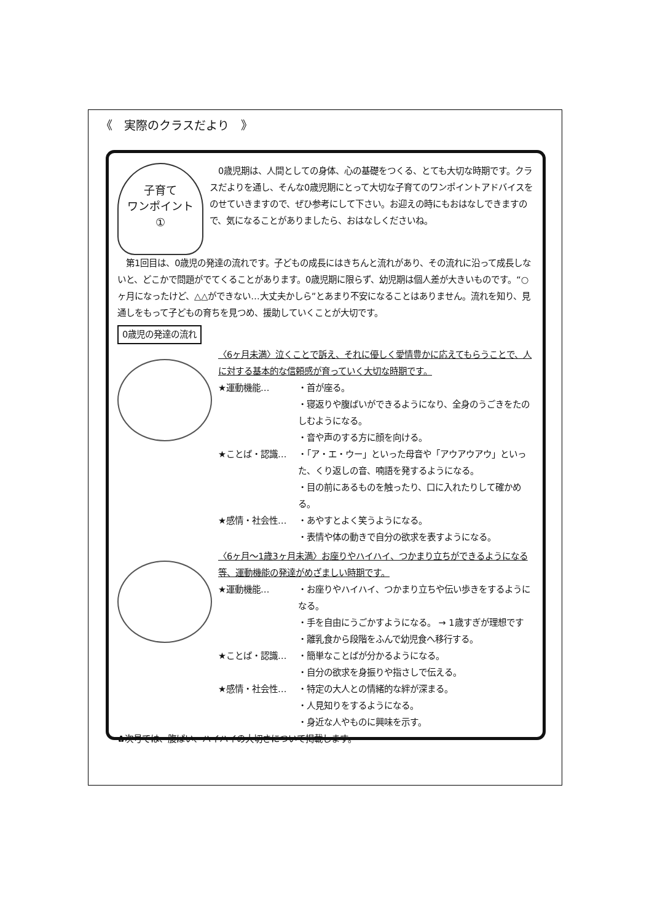《　実際のクラスだより　》
子育て
ワンポイント
①
　0歳児期は、人間としての身体、心の基礎をつくる、とても大切な時期です。クラスだよりを通し、そんな0歳児期にとって大切な子育てのワンポイントアドバイスをのせていきますので、ぜひ参考にして下さい。お迎えの時にもおはなしできますので、気になることがありましたら、おはなしくださいね。
　第1回目は、0歳児の発達の流れです。子どもの成長にはきちんと流れがあり、その流れに沿って成長しないと、どこかで問題がでてくることがあります。0歳児期に限らず、幼児期は個人差が大きいものです。“○ヶ月になったけど、△△ができない…大丈夫かしら”とあまり不安になることはありません。流れを知り、見通しをもって子どもの育ちを見つめ、援助していくことが大切です。
0歳児の発達の流れ
〈6ヶ月未満〉泣くことで訴え、それに優しく愛情豊かに応えてもらうことで、人に対する基本的な信頼感が育っていく大切な時期です。
★運動機能… ・首が座る。
・寝返りや腹ばいができるようになり、全身のうごきをたのしむようになる。
・音や声のする方に顔を向ける。
★ことば・認識… ・「ア・エ・ウー」といった母音や「アウアウアウ」といった、くり返しの音、喃語を発するようになる。
・目の前にあるものを触ったり、口に入れたりして確かめる。
★感情・社会性… ・あやすとよく笑うようになる。
・表情や体の動きで自分の欲求を表すようになる。
〈6ヶ月～1歳3ヶ月未満〉お座りやハイハイ、つかまり立ちができるようになる等、運動機能の発達がめざましい時期です。
★運動機能… ・お座りやハイハイ、つかまり立ちや伝い歩きをするようになる。
・手を自由にうごかすようになる。 → 1歳すぎが理想です
・離乳食から段階をふんで幼児食へ移行する。
★ことば・認識… ・簡単なことばが分かるようになる。
・自分の欲求を身振りや指さしで伝える。
★感情・社会性… ・特定の大人との情緒的な絆が深まる。
・人見知りをするようになる。
・身近な人やものに興味を示す。
✿次号では、腹ばい、ハイハイの大切さについて掲載します。